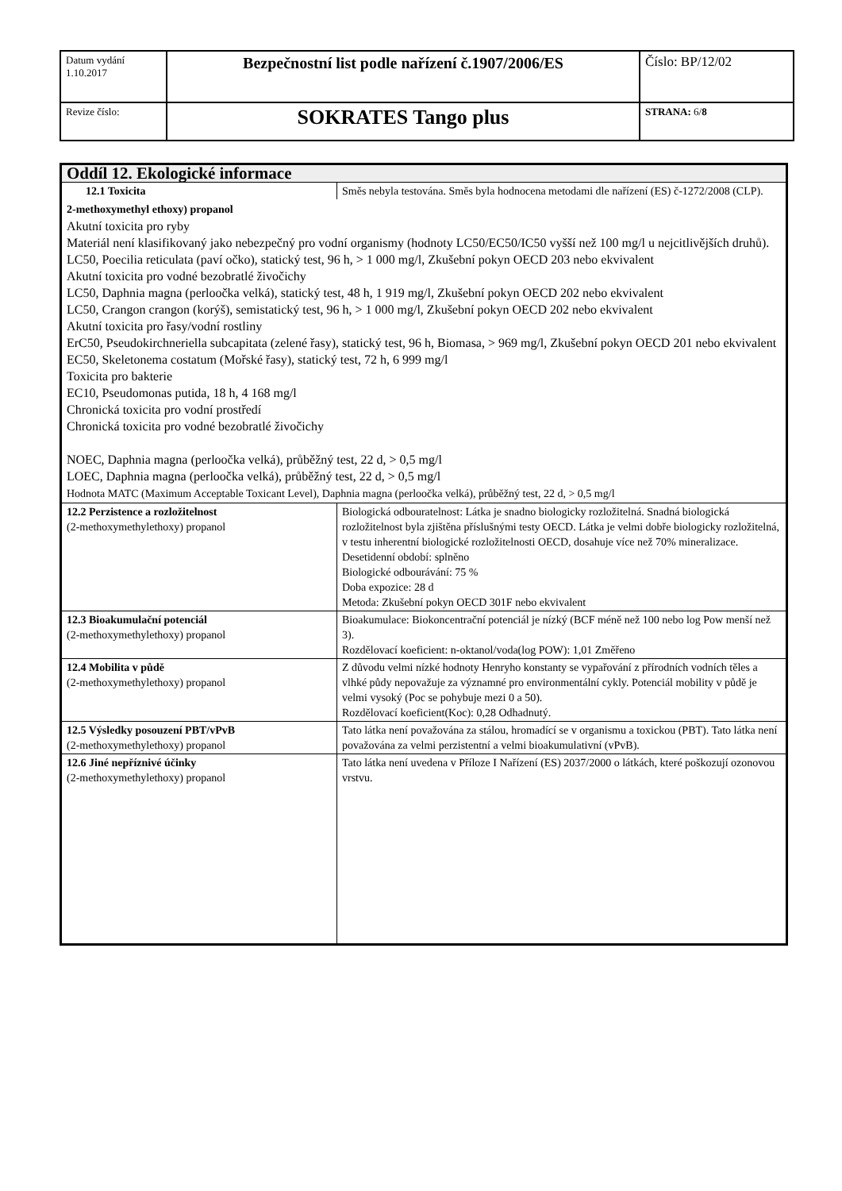| Datum vydání 1.10.2017 | Bezpečnostní list podle nařízení č.1907/2006/ES | Číslo: BP/12/02 |
| Revize číslo: | SOKRATES Tango plus | STRANA: 6/ 8 |
| Oddíl 12. Ekologické informace | |
| 12.1 Toxicita | Směs nebyla testována. Směs byla hodnocena metodami dle nařízení (ES) č-1272/2008 (CLP). |
| 2-methoxymethyl ethoxy) propanol Akutní toxicita pro ryby Materiál není klasifikovaný jako nebezpečný pro vodní organismy (hodnoty LC50/EC50/IC50 vyšší než 100 mg/l u nejcitlivějších druhů). LC50, Poecilia reticulata (paví očko), statický test, 96 h, > 1 000 mg/l, Zkušební pokyn OECD 203 nebo ekvivalent Akutní toxicita pro vodné bezobratlé živočichy LC50, Daphnia magna (perloočka velká), statický test, 48 h, 1 919 mg/l, Zkušební pokyn OECD 202 nebo ekvivalent LC50, Crangon crangon (korýš), semistatický test, 96 h, > 1 000 mg/l, Zkušební pokyn OECD 202 nebo ekvivalent Akutní toxicita pro řasy/vodní rostliny ErC50, Pseudokirchneriella subcapitata (zelené řasy), statický test, 96 h, Biomasa, > 969 mg/l, Zkušební pokyn OECD 201 nebo ekvivalent EC50, Skeletonema costatum (Mořské řasy), statický test, 72 h, 6 999 mg/l Toxicita pro bakterie EC10, Pseudomonas putida, 18 h, 4 168 mg/l Chronická toxicita pro vodní prostředí Chronická toxicita pro vodné bezobratlé živočichy NOEC, Daphnia magna (perloočka velká), průběžný test, 22 d, > 0,5 mg/l LOEC, Daphnia magna (perloočka velká), průběžný test, 22 d, > 0,5 mg/l Hodnota MATC (Maximum Acceptable Toxicant Level), Daphnia magna (perloočka velká), průběžný test, 22 d, > 0,5 mg/l | |
| 12.2 Perzistence a rozložitelnost (2-methoxymethylethoxy) propanol | Biologická odbouratelnost: Látka je snadno biologicky rozložitelná. Snadná biologická rozložitelnost byla zjištěna příslušnými testy OECD. Látka je velmi dobře biologicky rozložitelná, v testu inherentní biologické rozložitelnosti OECD, dosahuje více než 70% mineralizace. Desetidenní období: splněno Biologické odbourávání: 75 % Doba expozice: 28 d Metoda: Zkušební pokyn OECD 301F nebo ekvivalent |
| 12.3 Bioakumulační potenciál (2-methoxymethylethoxy) propanol | Bioakumulace: Biokoncentrační potenciál je nízký (BCF méně než 100 nebo log Pow menší než 3). Rozdělovací koeficient: n-oktanol/voda(log POW): 1,01 Změřeno |
| 12.4 Mobilita v půdě (2-methoxymethylethoxy) propanol | Z důvodu velmi nízké hodnoty Henryho konstanty se vypařování z přírodních vodních těles a vlhké půdy nepovažuje za významné pro environmentální cykly. Potenciál mobility v půdě je velmi vysoký (Poc se pohybuje mezi 0 a 50). Rozdělovací koeficient(Koc): 0,28 Odhadnutý. |
| 12.5 Výsledky posouzení PBT/vPvB (2-methoxymethylethoxy) propanol | Tato látka není považována za stálou, hromadící se v organismu a toxickou (PBT). Tato látka není považována za velmi perzistentní a velmi bioakumulativní (vPvB). |
| 12.6 Jiné nepříznivé účinky (2-methoxymethylethoxy) propanol | Tato látka není uvedena v Příloze I Nařízení (ES) 2037/2000 o látkách, které poškozují ozonovou vrstvu. |